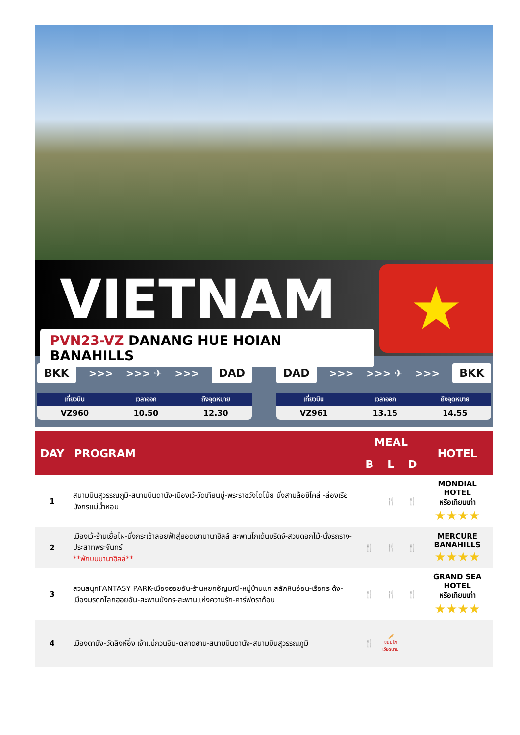VIETNAM
PVN23-VZ DANANG HUE HOIAN BANAHILLS
★
BKK >>> >>> ✈ >>> DAD
| เที่ยวบิน | เวลาออก | ถึงจุดหมาย |
| --- | --- | --- |
| VZ960 | 10.50 | 12.30 |
DAD >>> >>> ✈ >>> BKK
| เที่ยวบิน | เวลาออก | ถึงจุดหมาย |
| --- | --- | --- |
| VZ961 | 13.15 | 14.55 |
| DAY | PROGRAM | MEAL | | | HOTEL |
| --- | --- | --- | --- | --- | --- |
| | | B | L | D | |
| 1 | สนามบินสุวรรณภูมิ-สนามบินดานัง-เมืองเว้-วัดเทียนมู่-พระราชวังไดโน้ย นั่งสามล้อซิโคล่ -ล่องเรือมังกรแม่น้ำหอม | | 🍴 | 🍴 | MONDIAL HOTEL หรือเทียบเท่า ★★★★ |
| 2 | เมืองเว้-ร้านเยื่อไผ่-นั่งกระเช้าลอยฟ้าสู่ยอดเขาบานาฮิลล์ สะพานโกเด้นบริดจ์-สวนดอกไม้-นั่งรถราง-ประสาทพระจันทร์ **พักบนบานาฮิลล์** | 🍴 | 🍴 | 🍴 | MERCURE BANAHILLS ★★★★ |
| 3 | สวนสนุกFANTASY PARK-เมืองฮอยอัน-ร้านหยกอัญมณี-หมู่บ้านแกะสลักหินอ่อน-เรือกระด้ง-เมืองมรดกโลกฮอยอัน-สะพานมังกร-สะพานแห่งความรัก-คาร์ฟดราก้อน | 🍴 | 🍴 | 🍴 | GRAND SEA HOTEL หรือเทียบเท่า ★★★★ |
| 4 | เมืองดานัง-วัดลิงห์อึ๋ง เจ้าแม่กวนอิม-ตลาดฮาน-สนามบินดานัง-สนามบินสุวรรณภูมิ | 🍴 | 🥖 ขนมปัง เวียดนาม | | |